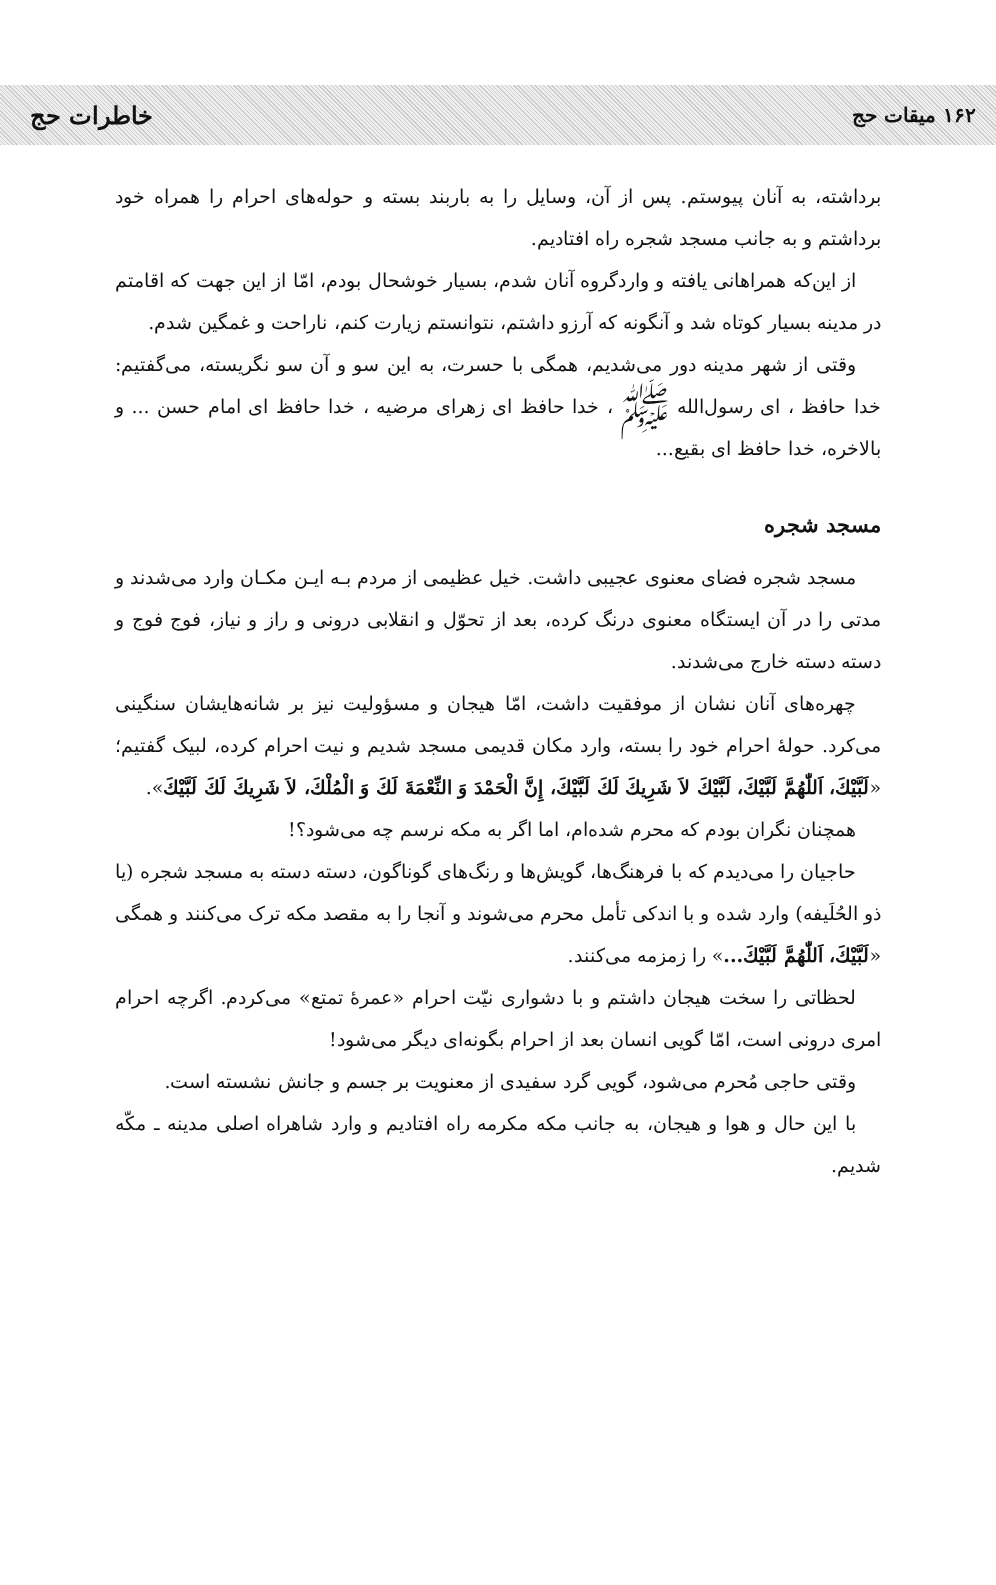۱۶۲ میقات حج خاطرات حج
برداشته، به آنان پیوستم. پس از آن، وسایل را به باربند بسته و حوله‌های احرام را همراه خود برداشتم و به جانب مسجد شجره راه افتادیم.
از این‌که همراهانی یافته و واردگروه آنان شدم، بسیار خوشحال بودم، امّا از این جهت که اقامتم در مدینه بسیار کوتاه شد و آنگونه که آرزو داشتم، نتوانستم زیارت کنم، ناراحت و غمگین شدم.
وقتی از شهر مدینه دور می‌شدیم، همگی با حسرت، به این سو و آن سو نگریسته، می‌گفتیم: خدا حافظ ، ای رسول‌الله ﷺ ، خدا حافظ ای زهرای مرضیه ، خدا حافظ ای امام حسن ... و بالاخره، خدا حافظ ای بقیع...
مسجد شجره
مسجد شجره فضای معنوی عجیبی داشت. خیل عظیمی از مردم بـه ایـن مکـان وارد می‌شدند و مدتی را در آن ایستگاه معنوی درنگ کرده، بعد از تحوّل و انقلابی درونی و راز و نیاز، فوج فوج و دسته دسته خارج می‌شدند.
چهره‌های آنان نشان از موفقیت داشت، امّا هیجان و مسؤولیت نیز بر شانه‌هایشان سنگینی می‌کرد. حولهٔ احرام خود را بسته، وارد مکان قدیمی مسجد شدیم و نیت احرام کرده، لبیک گفتیم؛ «لَبَّيْكَ، اَللّٰهُمَّ لَبَّيْكَ، لَبَّيْكَ لاَ شَرِيكَ لَكَ لَبَّيْكَ، إِنَّ الْحَمْدَ وَ النِّعْمَةَ لَكَ وَ الْمُلْكَ، لاَ شَرِيكَ لَكَ لَبَّيْكَ».
همچنان نگران بودم که محرم شده‌ام، اما اگر به مکه نرسم چه می‌شود؟!
حاجیان را می‌دیدم که با فرهنگ‌ها، گویش‌ها و رنگ‌های گوناگون، دسته دسته به مسجد شجره (یا ذو الحُلَیفه) وارد شده و با اندکی تأمل محرم می‌شوند و آنجا را به مقصد مکه ترک می‌کنند و همگی «لَبَّيْكَ، اَللّٰهُمَّ لَبَّيْكَ...» را زمزمه می‌کنند.
لحظاتی را سخت هیجان داشتم و با دشواری نیّت احرام «عمرهٔ تمتع» می‌کردم. اگرچه احرام امری درونی است، امّا گویی انسان بعد از احرام بگونه‌ای دیگر می‌شود!
وقتی حاجی مُحرم می‌شود، گویی گرد سفیدی از معنویت بر جسم و جانش نشسته است.
با این حال و هوا و هیجان، به جانب مکه مکرمه راه افتادیم و وارد شاهراه اصلی مدینه ـ مکّه شدیم.